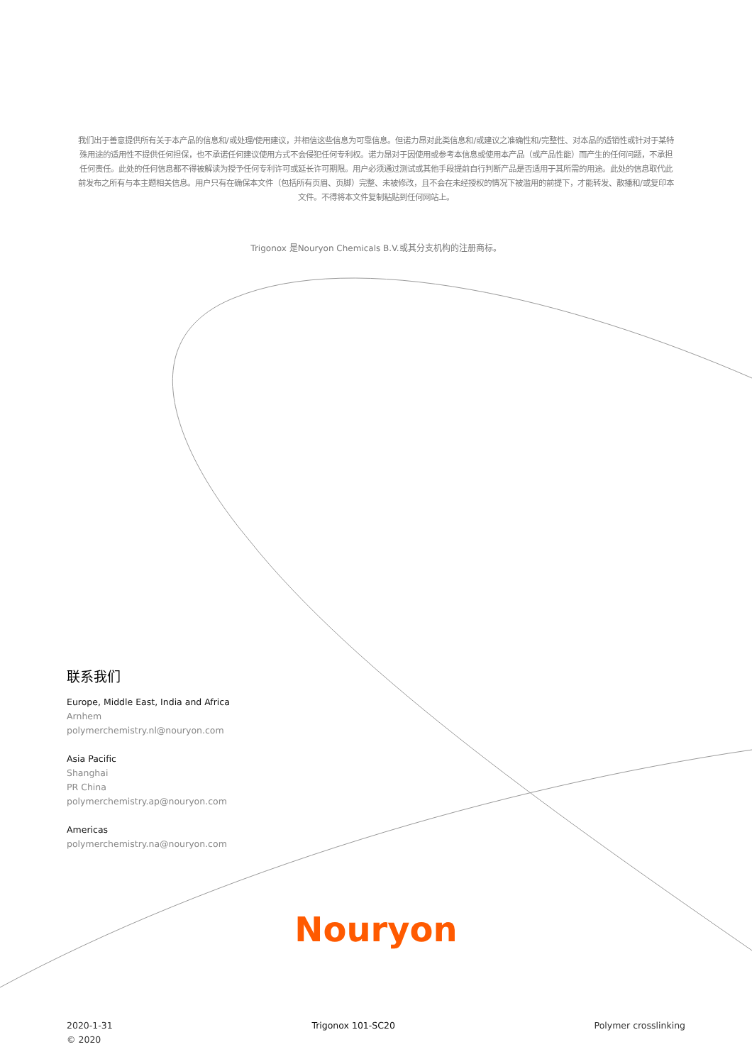我们出于善意提供所有关于本产品的信息和/或处理/使用建议，并相信这些信息为可靠信息。但诺力昂对此类信息和/或建议之准确性和/完整性、对本品的适销性或针对于某特殊用途的适用性不提供任何担保，也不承诺任何建议使用方式不会侵犯任何专利权。诺力昂对于因使用或参考本信息或使用本产品（或产品性能）而产生的任何问题，不承担任何责任。此处的任何信息都不得被解读为授予任何专利许可或延长许可期限。用户必须通过测试或其他手段提前自行判断产品是否适用于其所需的用途。此处的信息取代此前发布之所有与本主题相关信息。用户只有在确保本文件（包括所有页眉、页脚）完整、未被修改，且不会在未经授权的情况下被滥用的前提下，才能转发、散播和/或复印本文件。不得将本文件复制粘贴到任何网站上。
Trigonox 是Nouryon Chemicals B.V.或其分支机构的注册商标。
联系我们
Europe, Middle East, India and Africa
Arnhem
polymerchemistry.nl@nouryon.com
Asia Pacific
Shanghai
PR China
polymerchemistry.ap@nouryon.com
Americas
polymerchemistry.na@nouryon.com
Nouryon
2020-1-31
© 2020
Trigonox 101-SC20 Polymer crosslinking